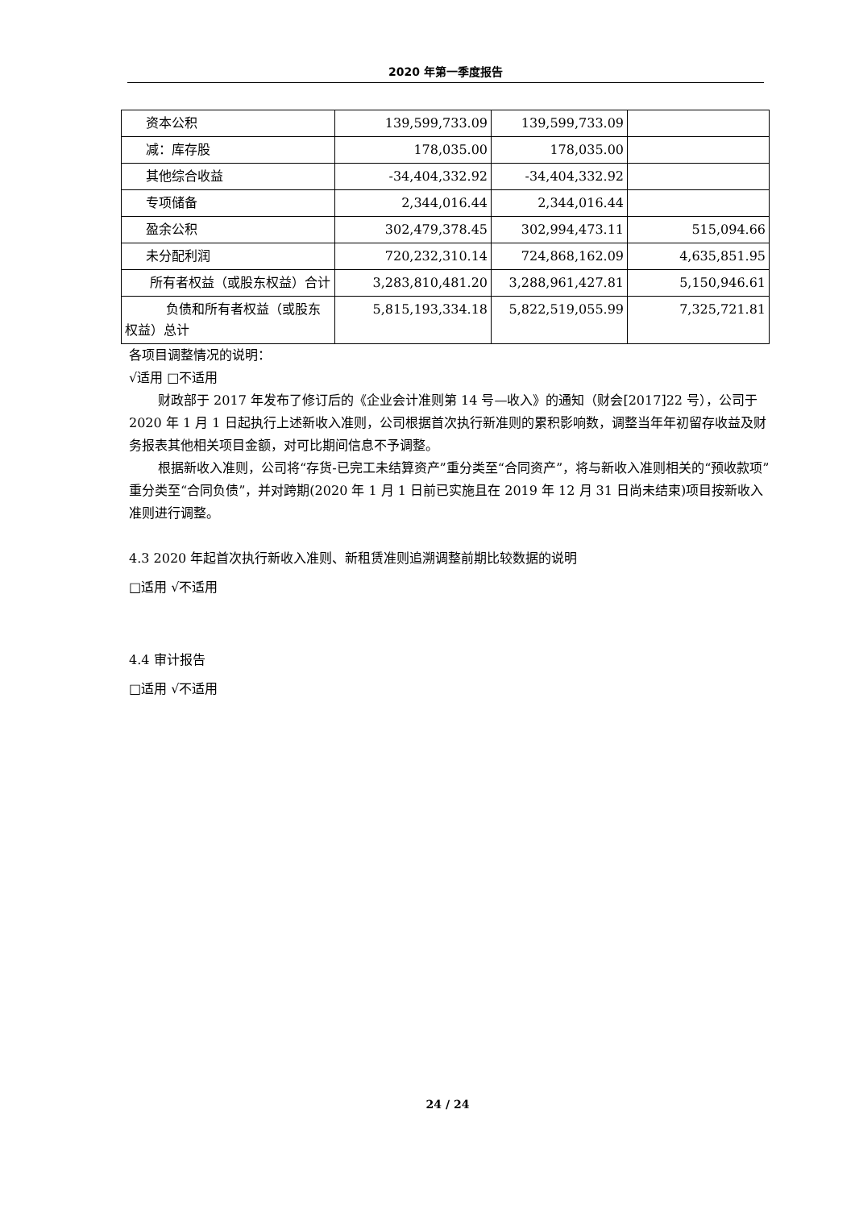2020 年第一季度报告
| 资本公积 | 139,599,733.09 | 139,599,733.09 | |
| 减：库存股 | 178,035.00 | 178,035.00 | |
| 其他综合收益 | -34,404,332.92 | -34,404,332.92 | |
| 专项储备 | 2,344,016.44 | 2,344,016.44 | |
| 盈余公积 | 302,479,378.45 | 302,994,473.11 | 515,094.66 |
| 未分配利润 | 720,232,310.14 | 724,868,162.09 | 4,635,851.95 |
| 所有者权益（或股东权益）合计 | 3,283,810,481.20 | 3,288,961,427.81 | 5,150,946.61 |
| 负债和所有者权益（或股东权益）总计 | 5,815,193,334.18 | 5,822,519,055.99 | 7,325,721.81 |
各项目调整情况的说明：
√适用 □不适用
财政部于 2017 年发布了修订后的《企业会计准则第 14 号—收入》的通知（财会[2017]22 号），公司于 2020 年 1 月 1 日起执行上述新收入准则，公司根据首次执行新准则的累积影响数，调整当年年初留存收益及财务报表其他相关项目金额，对可比期间信息不予调整。
根据新收入准则，公司将“存货-已完工未结算资产”重分类至“合同资产”，将与新收入准则相关的“预收款项”重分类至“合同负债”，并对跨期(2020 年 1 月 1 日前已实施且在 2019 年 12 月 31 日尚未结束)项目按新收入准则进行调整。
4.3 2020 年起首次执行新收入准则、新租赁准则追溯调整前期比较数据的说明
□适用 √不适用
4.4 审计报告
□适用 √不适用
24 / 24